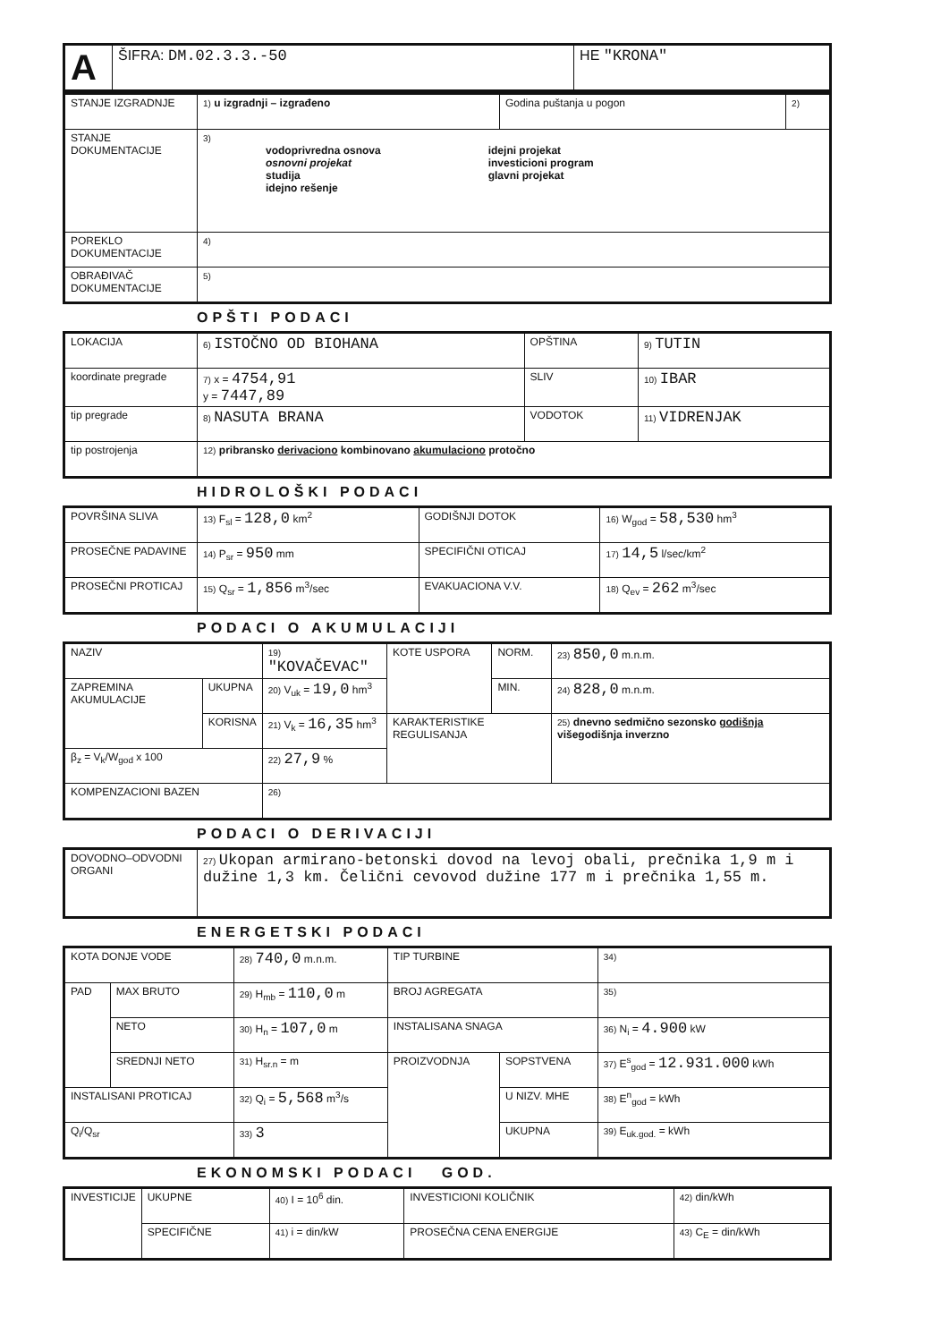| A | ŠIFRA: DM.02.3.3.-50 | HE "KRONA" |
| STANJE IZGRADNJE | 1) u izgradnji – izgrađeno | Godina puštanja u pogon | 2) |
| STANJE DOKUMENTACIJE | 3) vodoprivredna osnova osnovni projekat studija idejno rešenje idejni projekat investicioni program glavni projekat | | |
| POREKLO DOKUMENTACIJE | 4) | | |
| OBRAĐIVAČ DOKUMENTACIJE | 5) | | |
OPŠTI PODACI
| LOKACIJA | 6) ISTOČNO OD BIOHANA | OPŠTINA | 9) TUTIN |
| koordinate pregrade | 7) x = 4754,91 y = 7447,89 | SLIV | 10) IBAR |
| tip pregrade | 8) NASUTA BRANA | VODOTOK | 11) VIDRENJAK |
| tip postrojenja | 12) pribransko derivaciono kombinovano akumulaciono protočno | | |
HIDROLOŠKI PODACI
| POVRŠINA SLIVA | 13) F<sub>sl</sub> = 128,0 km<sup>2</sup> | GODIŠNJI DOTOK | 16) W<sub>god</sub> = 58,530 hm<sup>3</sup> |
| PROSEČNE PADAVINE | 14) P<sub>sr</sub> = 950 mm | SPECIFIČNI OTICAJ | 17) 14,5 l/sec/km<sup>2</sup> |
| PROSEČNI PROTICAJ | 15) Q<sub>sr</sub> = 1,856 m<sup>3</sup>/sec | EVAKUACIONA V.V. | 18) Q<sub>ev</sub> = 262 m<sup>3</sup>/sec |
PODACI O AKUMULACIJI
| NAZIV | | 19) "KOVAČEVAC" | KOTE USPORA | NORM. | 23) 850,0 m.n.m. |
| ZAPREMINA AKUMULACIJE | UKUPNA | 20) V<sub>uk</sub> = 19,0 hm<sup>3</sup> | | MIN. | 24) 828,0 m.n.m. |
| | KORISNA | 21) V<sub>k</sub> = 16,35 hm<sup>3</sup> | KARAKTERISTIKE REGULISANJA | | 25) dnevno sedmično sezonsko godišnja višegodišnja inverzno |
| β<sub>z</sub> = V<sub>k</sub>/W<sub>god</sub> x 100 | | 22) 27,9 % | | | |
| KOMPENZACIONI BAZEN | | 26) | | | |
PODACI O DERIVACIJI
| DOVODNO–ODVODNI ORGANI | 27) Ukopan armirano-betonski dovod na levoj obali, prečnika 1,9 m i dužine 1,3 km. Čelični cevovod dužine 177 m i prečnika 1,55 m. |
ENERGETSKI PODACI
| KOTA DONJE VODE | | 28) 740,0 m.n.m. | TIP TURBINE | | 34) |
| PAD | MAX BRUTO | 29) H<sub>mb</sub> = 110,0 m | BROJ AGREGATA | | 35) |
| | NETO | 30) H<sub>n</sub> = 107,0 m | INSTALISANA SNAGA | | 36) N<sub>i</sub> = 4.900 kW |
| | SREDNJI NETO | 31) H<sub>sr.n</sub> = m | PROIZVODNJA | SOPSTVENA | 37) E<sup>s</sup><sub>god</sub> = 12.931.000 kWh |
| INSTALISANI PROTICAJ | | 32) Q<sub>i</sub> = 5,568 m<sup>3</sup>/s | | U NIZV. MHE | 38) E<sup>n</sup><sub>god</sub> = kWh |
| Q<sub>i</sub>/Q<sub>sr</sub> | | 33) 3 | | UKUPNA | 39) E<sub>uk.god.</sub> = kWh |
EKONOMSKI PODACI GOD.
| INVESTICIJE | UKUPNE | 40) I = 10<sup>6</sup> din. | INVESTICIONI KOLIČNIK | 42) din/kWh |
| | SPECIFIČNE | 41) i = din/kW | PROSEČNA CENA ENERGIJE | 43) C<sub>E</sub> = din/kWh |